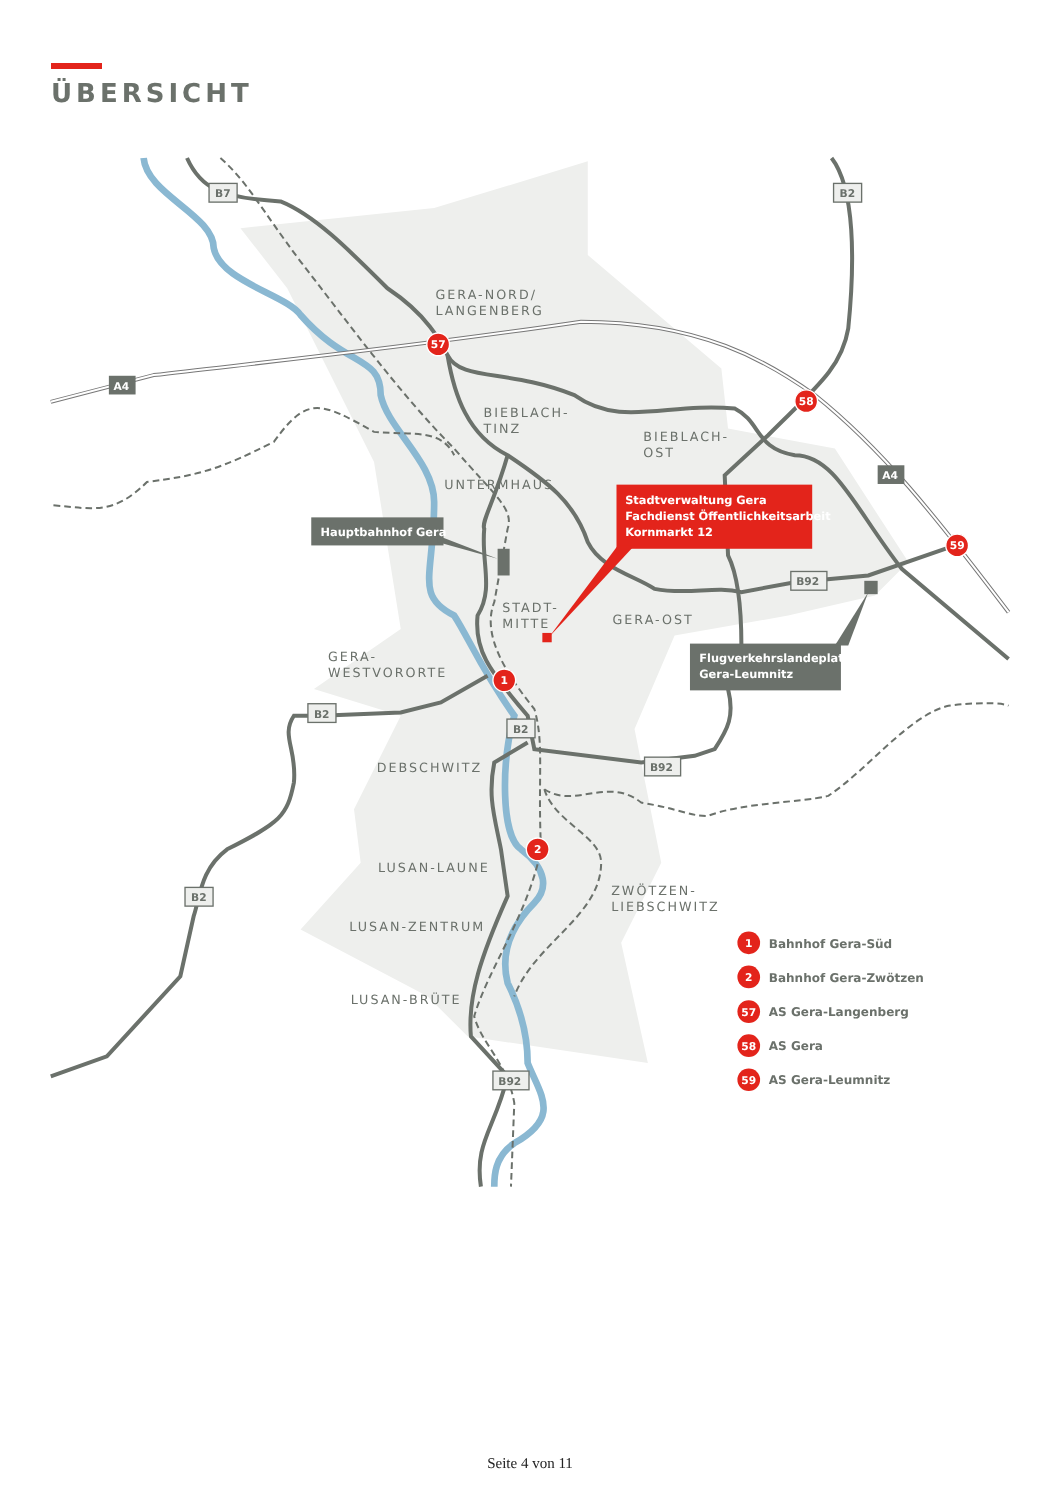ÜBERSICHT
B7
B2
A4
A4
B92
B2
B2
B92
B2
B92
GERA-NORD/
LANGENBERG
BIEBLACH-
TINZ
BIEBLACH-
OST
UNTERMHAUS
STADT-
MITTE
GERA-OST
GERA-
WESTVORORTE
DEBSCHWITZ
LUSAN-LAUNE
ZWÖTZEN-
LIEBSCHWITZ
LUSAN-ZENTRUM
LUSAN-BRÜTE
Hauptbahnhof Gera
Stadtverwaltung Gera
Fachdienst Öffentlichkeitsarbeit
Kornmarkt 12
Flugverkehrslandeplatz
Gera-Leumnitz
57
58
59
1
2
1
Bahnhof Gera-Süd
2
Bahnhof Gera-Zwötzen
57
AS Gera-Langenberg
58
AS Gera
59
AS Gera-Leumnitz
Seite 4 von 11